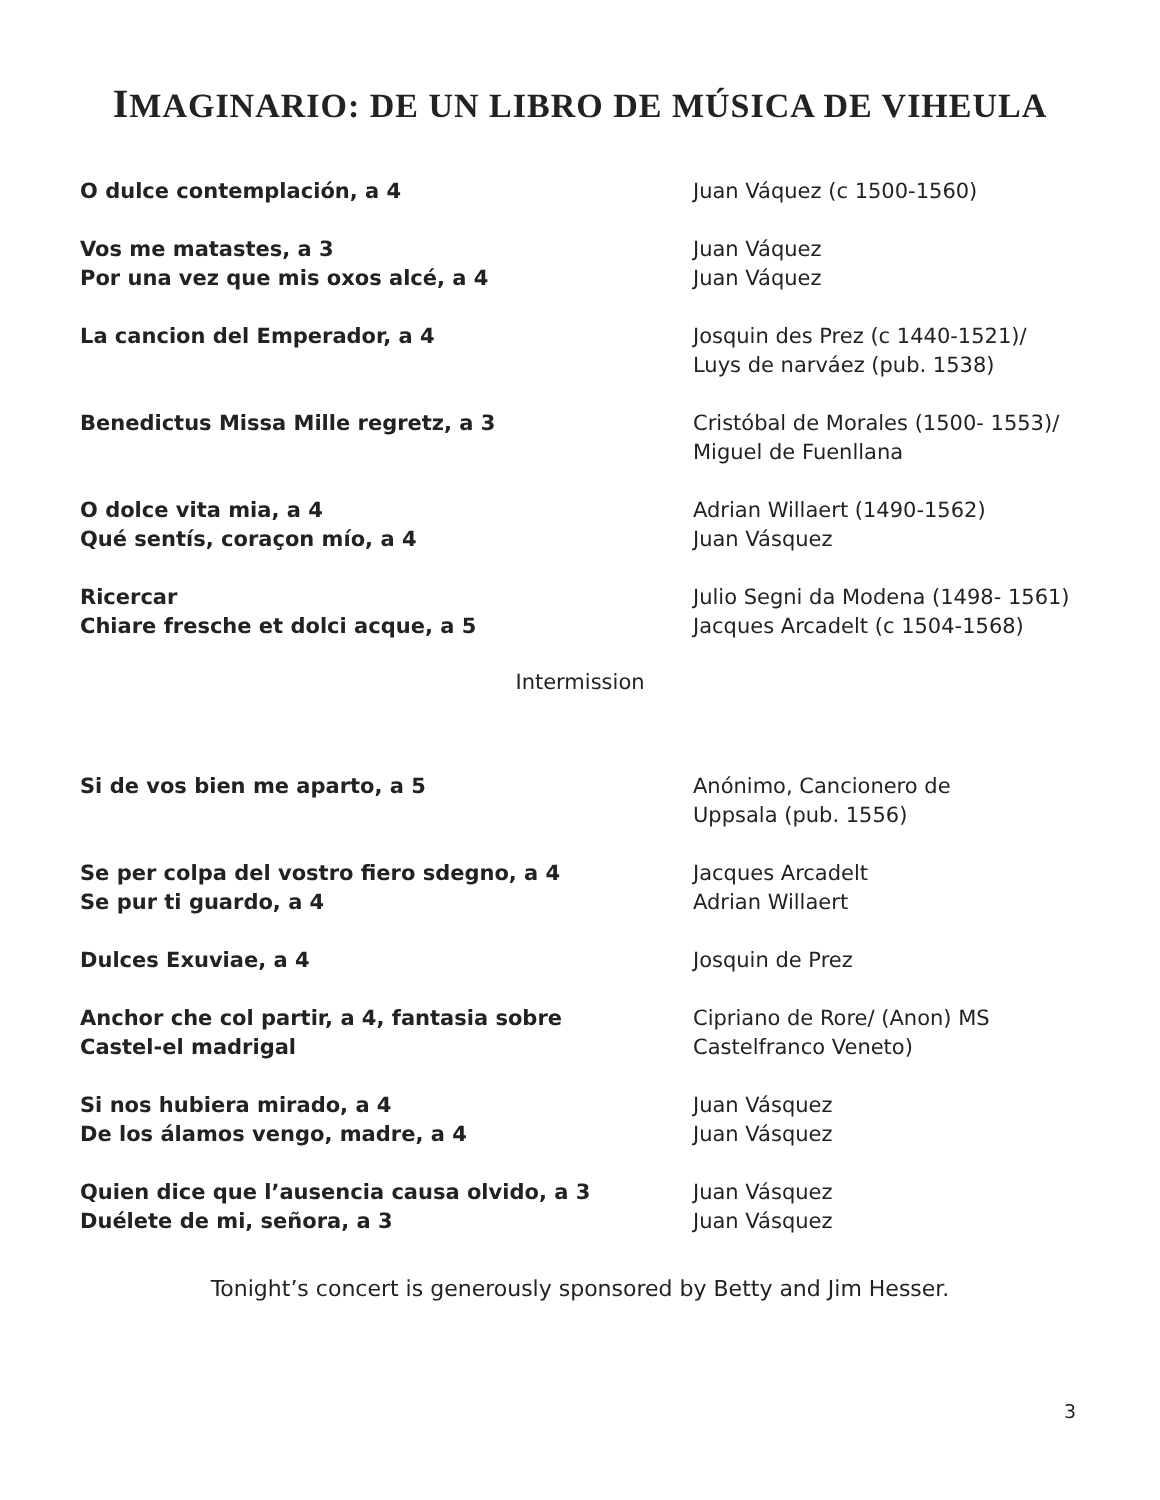IMAGINARIO: DE UN LIBRO DE MÚSICA DE VIHEULA
O dulce contemplación, a 4 Juan Váquez (c 1500-1560)
Vos me matastes, a 3
Por una vez que mis oxos alcé, a 4
Juan Váquez
Juan Váquez
La cancion del Emperador, a 4 Josquin des Prez (c 1440-1521)/
Luys de narváez (pub. 1538)
Benedictus Missa Mille regretz, a 3 Cristóbal de Morales (1500- 1553)/
Miguel de Fuenllana
O dolce vita mia, a 4
Qué sentís, coraçon mío, a 4
Adrian Willaert (1490-1562)
Juan Vásquez
Ricercar
Chiare fresche et dolci acque, a 5
Julio Segni da Modena (1498- 1561)
Jacques Arcadelt (c 1504-1568)
Intermission
Si de vos bien me aparto, a 5 Anónimo, Cancionero de
Uppsala (pub. 1556)
Se per colpa del vostro fiero sdegno, a 4
Se pur ti guardo, a 4
Jacques Arcadelt
Adrian Willaert
Dulces Exuviae, a 4 Josquin de Prez
Anchor che col partir, a 4, fantasia sobre
Castel-el madrigal
Cipriano de Rore/ (Anon) MS
Castelfranco Veneto)
Si nos hubiera mirado, a 4
De los álamos vengo, madre, a 4
Juan Vásquez
Juan Vásquez
Quien dice que l’ausencia causa olvido, a 3
Duélete de mi, señora, a 3
Juan Vásquez
Juan Vásquez
Tonight’s concert is generously sponsored by Betty and Jim Hesser.
3